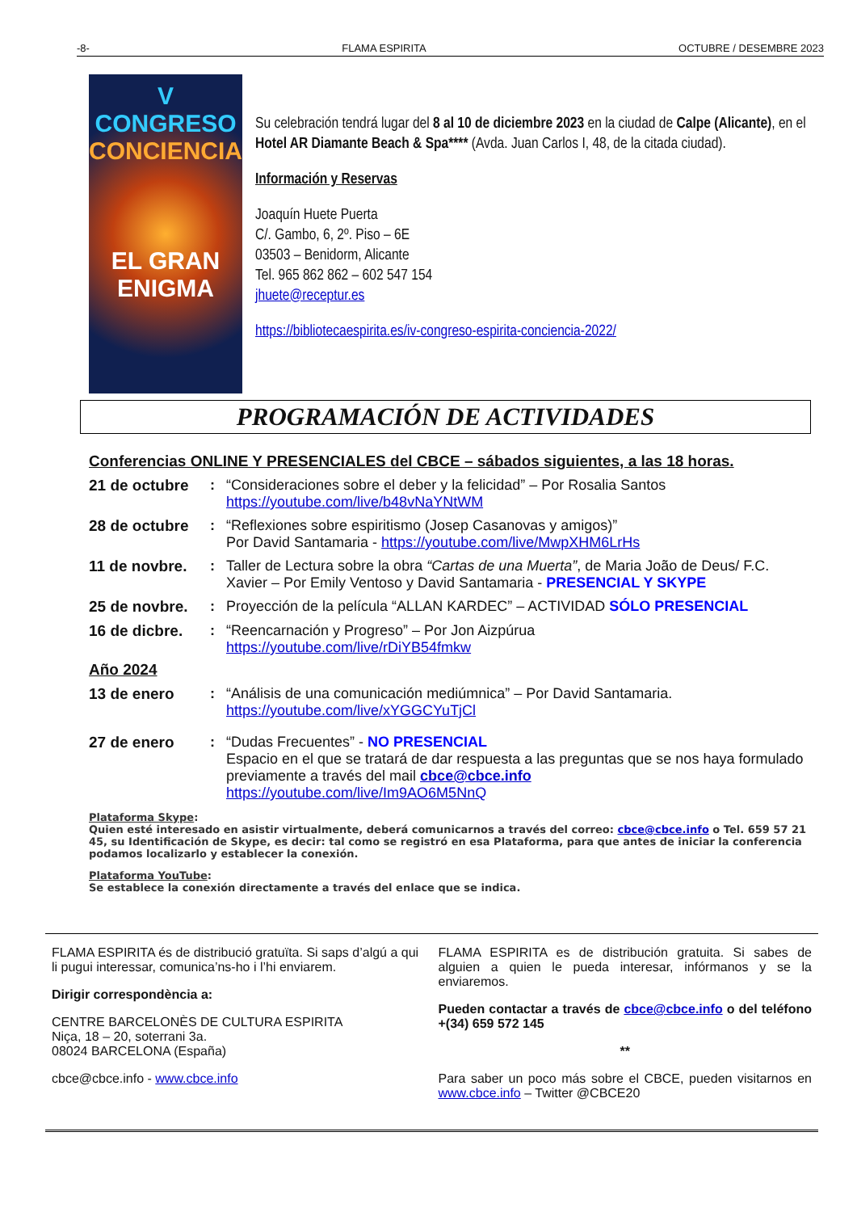-8- FLAMA ESPIRITA OCTUBRE / DESEMBRE 2023
V CONGRESO
CONCIENCIA
EL GRAN
ENIGMA
Su celebración tendrá lugar del 8 al 10 de diciembre 2023 en la ciudad de Calpe (Alicante), en el Hotel AR Diamante Beach & Spa**** (Avda. Juan Carlos I, 48, de la citada ciudad).
Información y Reservas
Joaquín Huete Puerta
C/. Gambo, 6, 2º. Piso – 6E
03503 – Benidorm, Alicante
Tel. 965 862 862 – 602 547 154
jhuete@receptur.es
https://bibliotecaespirita.es/iv-congreso-espirita-conciencia-2022/
PROGRAMACIÓN DE ACTIVIDADES
Conferencias ONLINE Y PRESENCIALES del CBCE – sábados siguientes, a las 18 horas.
21 de octubre : “Consideraciones sobre el deber y la felicidad” – Por Rosalia Santos
https://youtube.com/live/b48vNaYNtWM
28 de octubre : “Reflexiones sobre espiritismo (Josep Casanovas y amigos)”
Por David Santamaria - https://youtube.com/live/MwpXHM6LrHs
11 de novbre. : Taller de Lectura sobre la obra “Cartas de una Muerta”, de Maria João de Deus/ F.C. Xavier – Por Emily Ventoso y David Santamaria - PRESENCIAL Y SKYPE
25 de novbre. : Proyección de la película “ALLAN KARDEC” – ACTIVIDAD SÓLO PRESENCIAL
16 de dicbre. : “Reencarnación y Progreso” – Por Jon Aizpúrua
https://youtube.com/live/rDiYB54fmkw
Año 2024
13 de enero : “Análisis de una comunicación mediúmnica” – Por David Santamaria.
https://youtube.com/live/xYGGCYuTjCl
27 de enero : “Dudas Frecuentes” - NO PRESENCIAL
Espacio en el que se tratará de dar respuesta a las preguntas que se nos haya formulado previamente a través del mail cbce@cbce.info
https://youtube.com/live/Im9AO6M5NnQ
Plataforma Skype:
Quien esté interesado en asistir virtualmente, deberá comunicarnos a través del correo: cbce@cbce.info o Tel. 659 57 21 45, su Identificación de Skype, es decir: tal como se registró en esa Plataforma, para que antes de iniciar la conferencia podamos localizarlo y establecer la conexión.
Plataforma YouTube:
Se establece la conexión directamente a través del enlace que se indica.
FLAMA ESPIRITA és de distribució gratuïta. Si saps d’algú a qui li pugui interessar, comunica’ns-ho i l’hi enviarem.
Dirigir correspondència a:
CENTRE BARCELONÈS DE CULTURA ESPIRITA
Niça, 18 – 20, soterrani 3a.
08024 BARCELONA (España)
cbce@cbce.info - www.cbce.info
FLAMA ESPIRITA es de distribución gratuita. Si sabes de alguien a quien le pueda interesar, infórmanos y se la enviaremos.
Pueden contactar a través de cbce@cbce.info o del teléfono +(34) 659 572 145
**
Para saber un poco más sobre el CBCE, pueden visitarnos en www.cbce.info – Twitter @CBCE20